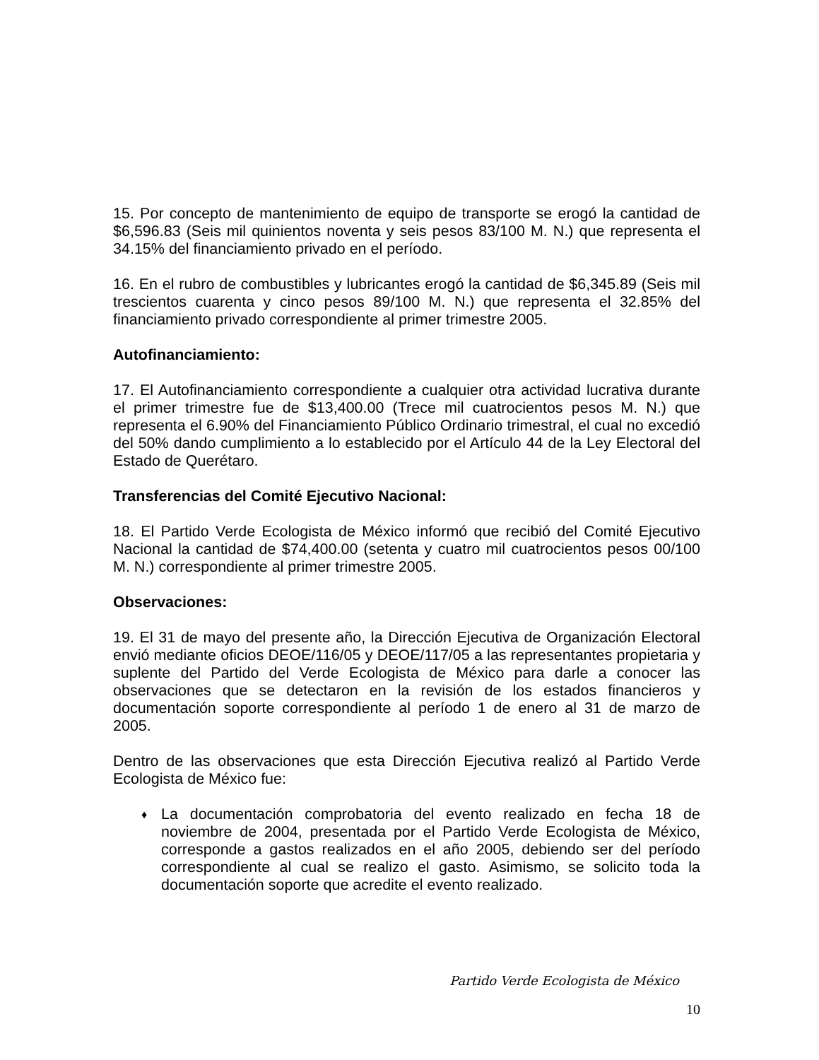15. Por concepto de mantenimiento de equipo de transporte se erogó la cantidad de $6,596.83 (Seis mil quinientos noventa y seis pesos 83/100 M. N.) que representa el 34.15% del financiamiento privado en el período.
16. En el rubro de combustibles y lubricantes erogó la cantidad de $6,345.89 (Seis mil trescientos cuarenta y cinco pesos 89/100 M. N.) que representa el 32.85% del financiamiento privado correspondiente al primer trimestre 2005.
Autofinanciamiento:
17. El Autofinanciamiento correspondiente a cualquier otra actividad lucrativa durante el primer trimestre fue de $13,400.00 (Trece mil cuatrocientos pesos M. N.) que representa el 6.90% del Financiamiento Público Ordinario trimestral, el cual no excedió del 50% dando cumplimiento a lo establecido por el Artículo 44 de la Ley Electoral del Estado de Querétaro.
Transferencias del Comité Ejecutivo Nacional:
18. El Partido Verde Ecologista de México informó que recibió del Comité Ejecutivo Nacional la cantidad de $74,400.00 (setenta y cuatro mil cuatrocientos pesos 00/100 M. N.) correspondiente al primer trimestre 2005.
Observaciones:
19. El 31 de mayo del presente año, la Dirección Ejecutiva de Organización Electoral envió mediante oficios DEOE/116/05 y DEOE/117/05 a las representantes propietaria y suplente del Partido del Verde Ecologista de México para darle a conocer las observaciones que se detectaron en la revisión de los estados financieros y documentación soporte correspondiente al período 1 de enero al 31 de marzo de 2005.
Dentro de las observaciones que esta Dirección Ejecutiva realizó al Partido Verde Ecologista de México fue:
♦ La documentación comprobatoria del evento realizado en fecha 18 de noviembre de 2004, presentada por el Partido Verde Ecologista de México, corresponde a gastos realizados en el año 2005, debiendo ser del período correspondiente al cual se realizo el gasto. Asimismo, se solicito toda la documentación soporte que acredite el evento realizado.
Partido Verde Ecologista de México
10